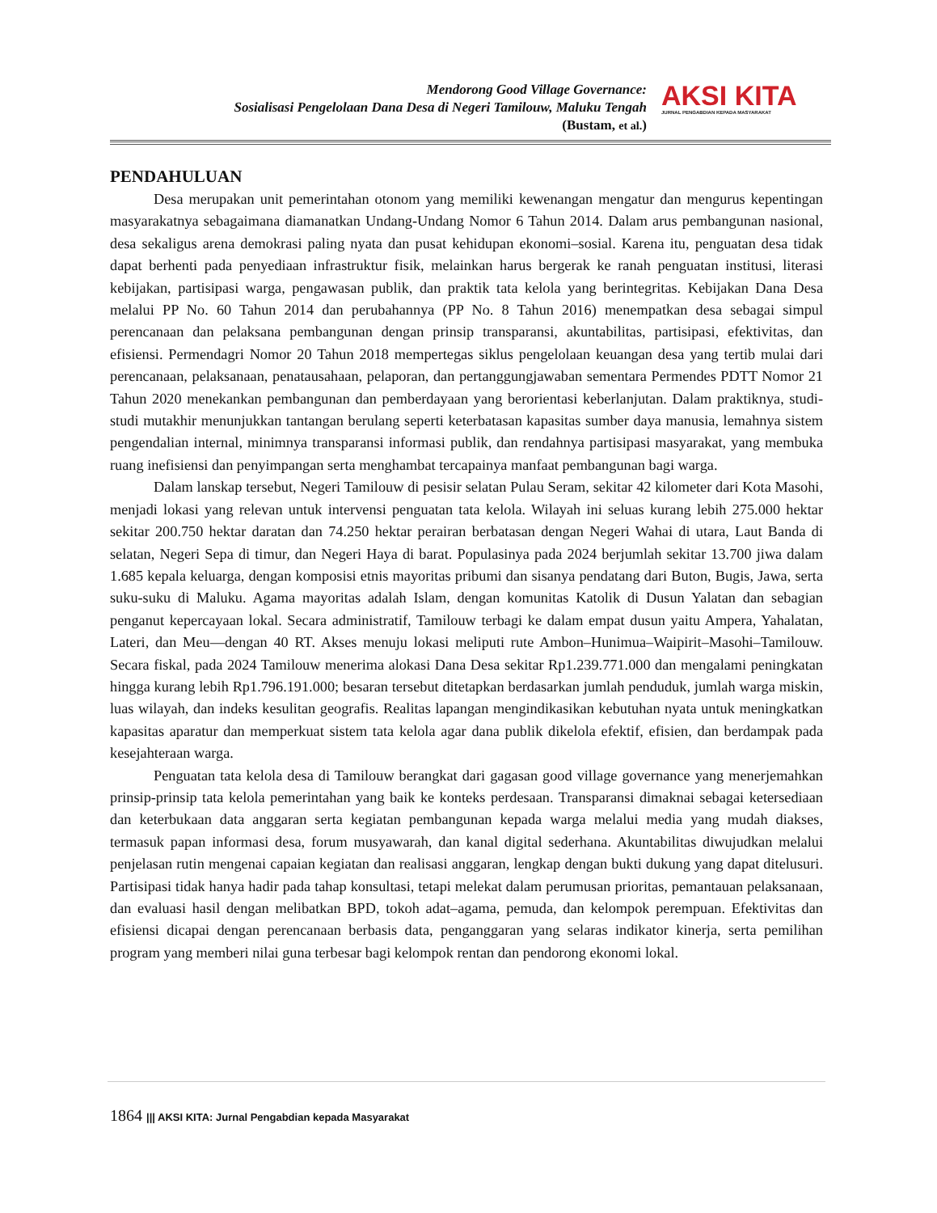Mendorong Good Village Governance:
Sosialisasi Pengelolaan Dana Desa di Negeri Tamilouw, Maluku Tengah
(Bustam, et al.)
AKSI KITA
JURNAL PENGABDIAN KEPADA MASYARAKAT
PENDAHULUAN
Desa merupakan unit pemerintahan otonom yang memiliki kewenangan mengatur dan mengurus kepentingan masyarakatnya sebagaimana diamanatkan Undang-Undang Nomor 6 Tahun 2014. Dalam arus pembangunan nasional, desa sekaligus arena demokrasi paling nyata dan pusat kehidupan ekonomi–sosial. Karena itu, penguatan desa tidak dapat berhenti pada penyediaan infrastruktur fisik, melainkan harus bergerak ke ranah penguatan institusi, literasi kebijakan, partisipasi warga, pengawasan publik, dan praktik tata kelola yang berintegritas. Kebijakan Dana Desa melalui PP No. 60 Tahun 2014 dan perubahannya (PP No. 8 Tahun 2016) menempatkan desa sebagai simpul perencanaan dan pelaksana pembangunan dengan prinsip transparansi, akuntabilitas, partisipasi, efektivitas, dan efisiensi. Permendagri Nomor 20 Tahun 2018 mempertegas siklus pengelolaan keuangan desa yang tertib mulai dari perencanaan, pelaksanaan, penatausahaan, pelaporan, dan pertanggungjawaban sementara Permendes PDTT Nomor 21 Tahun 2020 menekankan pembangunan dan pemberdayaan yang berorientasi keberlanjutan. Dalam praktiknya, studi-studi mutakhir menunjukkan tantangan berulang seperti keterbatasan kapasitas sumber daya manusia, lemahnya sistem pengendalian internal, minimnya transparansi informasi publik, dan rendahnya partisipasi masyarakat, yang membuka ruang inefisiensi dan penyimpangan serta menghambat tercapainya manfaat pembangunan bagi warga.
Dalam lanskap tersebut, Negeri Tamilouw di pesisir selatan Pulau Seram, sekitar 42 kilometer dari Kota Masohi, menjadi lokasi yang relevan untuk intervensi penguatan tata kelola. Wilayah ini seluas kurang lebih 275.000 hektar sekitar 200.750 hektar daratan dan 74.250 hektar perairan berbatasan dengan Negeri Wahai di utara, Laut Banda di selatan, Negeri Sepa di timur, dan Negeri Haya di barat. Populasinya pada 2024 berjumlah sekitar 13.700 jiwa dalam 1.685 kepala keluarga, dengan komposisi etnis mayoritas pribumi dan sisanya pendatang dari Buton, Bugis, Jawa, serta suku-suku di Maluku. Agama mayoritas adalah Islam, dengan komunitas Katolik di Dusun Yalatan dan sebagian penganut kepercayaan lokal. Secara administratif, Tamilouw terbagi ke dalam empat dusun yaitu Ampera, Yahalatan, Lateri, dan Meu—dengan 40 RT. Akses menuju lokasi meliputi rute Ambon–Hunimua–Waipirit–Masohi–Tamilouw. Secara fiskal, pada 2024 Tamilouw menerima alokasi Dana Desa sekitar Rp1.239.771.000 dan mengalami peningkatan hingga kurang lebih Rp1.796.191.000; besaran tersebut ditetapkan berdasarkan jumlah penduduk, jumlah warga miskin, luas wilayah, dan indeks kesulitan geografis. Realitas lapangan mengindikasikan kebutuhan nyata untuk meningkatkan kapasitas aparatur dan memperkuat sistem tata kelola agar dana publik dikelola efektif, efisien, dan berdampak pada kesejahteraan warga.
Penguatan tata kelola desa di Tamilouw berangkat dari gagasan good village governance yang menerjemahkan prinsip-prinsip tata kelola pemerintahan yang baik ke konteks perdesaan. Transparansi dimaknai sebagai ketersediaan dan keterbukaan data anggaran serta kegiatan pembangunan kepada warga melalui media yang mudah diakses, termasuk papan informasi desa, forum musyawarah, dan kanal digital sederhana. Akuntabilitas diwujudkan melalui penjelasan rutin mengenai capaian kegiatan dan realisasi anggaran, lengkap dengan bukti dukung yang dapat ditelusuri. Partisipasi tidak hanya hadir pada tahap konsultasi, tetapi melekat dalam perumusan prioritas, pemantauan pelaksanaan, dan evaluasi hasil dengan melibatkan BPD, tokoh adat–agama, pemuda, dan kelompok perempuan. Efektivitas dan efisiensi dicapai dengan perencanaan berbasis data, penganggaran yang selaras indikator kinerja, serta pemilihan program yang memberi nilai guna terbesar bagi kelompok rentan dan pendorong ekonomi lokal.
1864 ||| AKSI KITA: Jurnal Pengabdian kepada Masyarakat